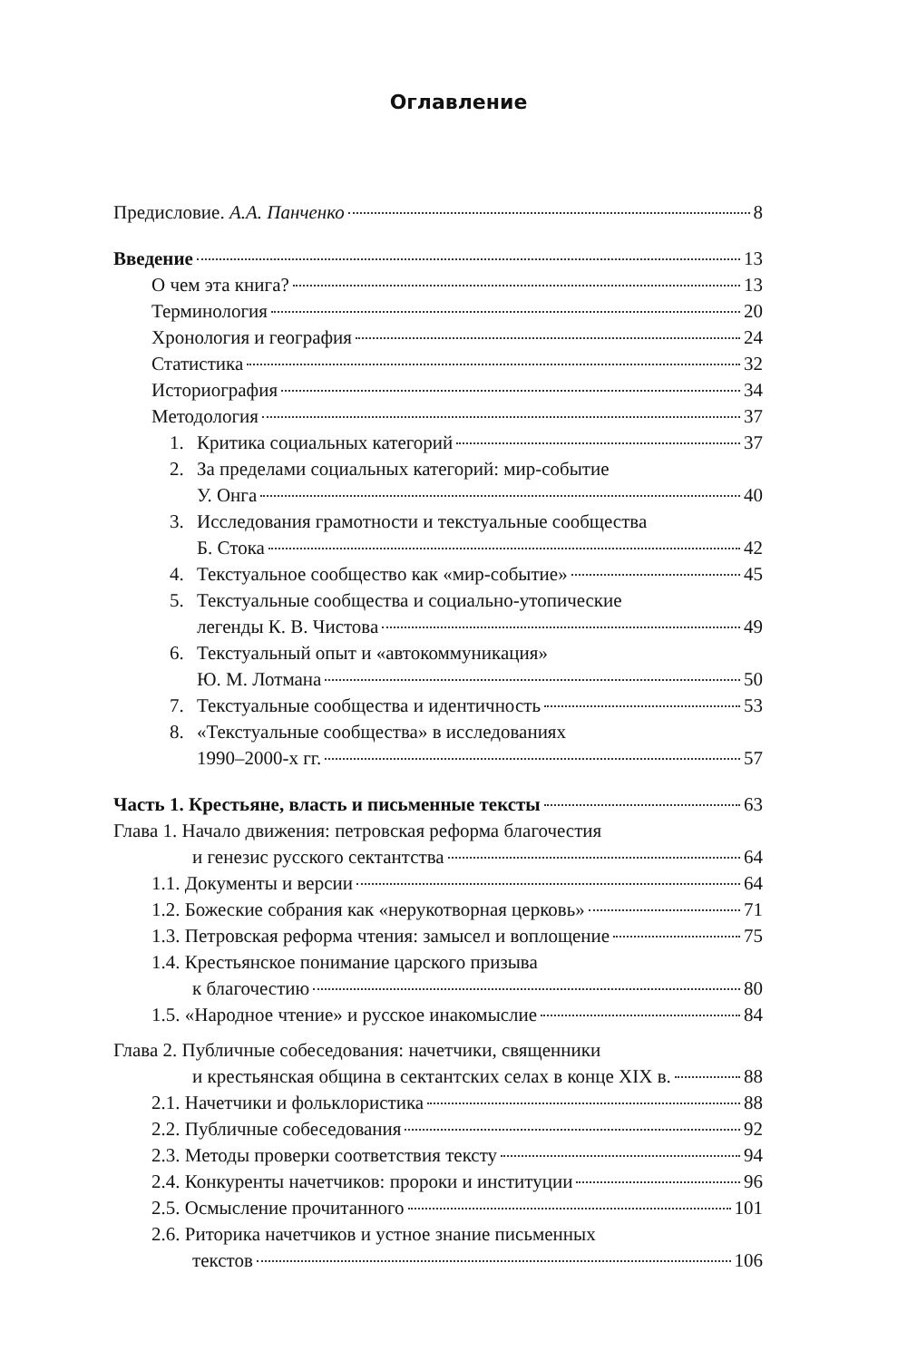Оглавление
Предисловие. А.А. Панченко 8
Введение 13
О чем эта книга? 13
Терминология 20
Хронология и география 24
Статистика 32
Историография 34
Методология 37
1. Критика социальных категорий 37
2. За пределами социальных категорий: мир-событие
У. Онга 40
3. Исследования грамотности и текстуальные сообщества
Б. Стока 42
4. Текстуальное сообщество как «мир-событие» 45
5. Текстуальные сообщества и социально-утопические
легенды К. В. Чистова 49
6. Текстуальный опыт и «автокоммуникация»
Ю. М. Лотмана 50
7. Текстуальные сообщества и идентичность 53
8. «Текстуальные сообщества» в исследованиях
1990–2000-х гг. 57
Часть 1. Крестьяне, власть и письменные тексты 63
Глава 1. Начало движения: петровская реформа благочестия
и генезис русского сектантства 64
1.1. Документы и версии 64
1.2. Божеские собрания как «нерукотворная церковь» 71
1.3. Петровская реформа чтения: замысел и воплощение 75
1.4. Крестьянское понимание царского призыва
к благочестию 80
1.5. «Народное чтение» и русское инакомыслие 84
Глава 2. Публичные собеседования: начетчики, священники
и крестьянская община в сектантских селах в конце XIX в. 88
2.1. Начетчики и фольклористика 88
2.2. Публичные собеседования 92
2.3. Методы проверки соответствия тексту 94
2.4. Конкуренты начетчиков: пророки и институции 96
2.5. Осмысление прочитанного 101
2.6. Риторика начетчиков и устное знание письменных
текстов 106